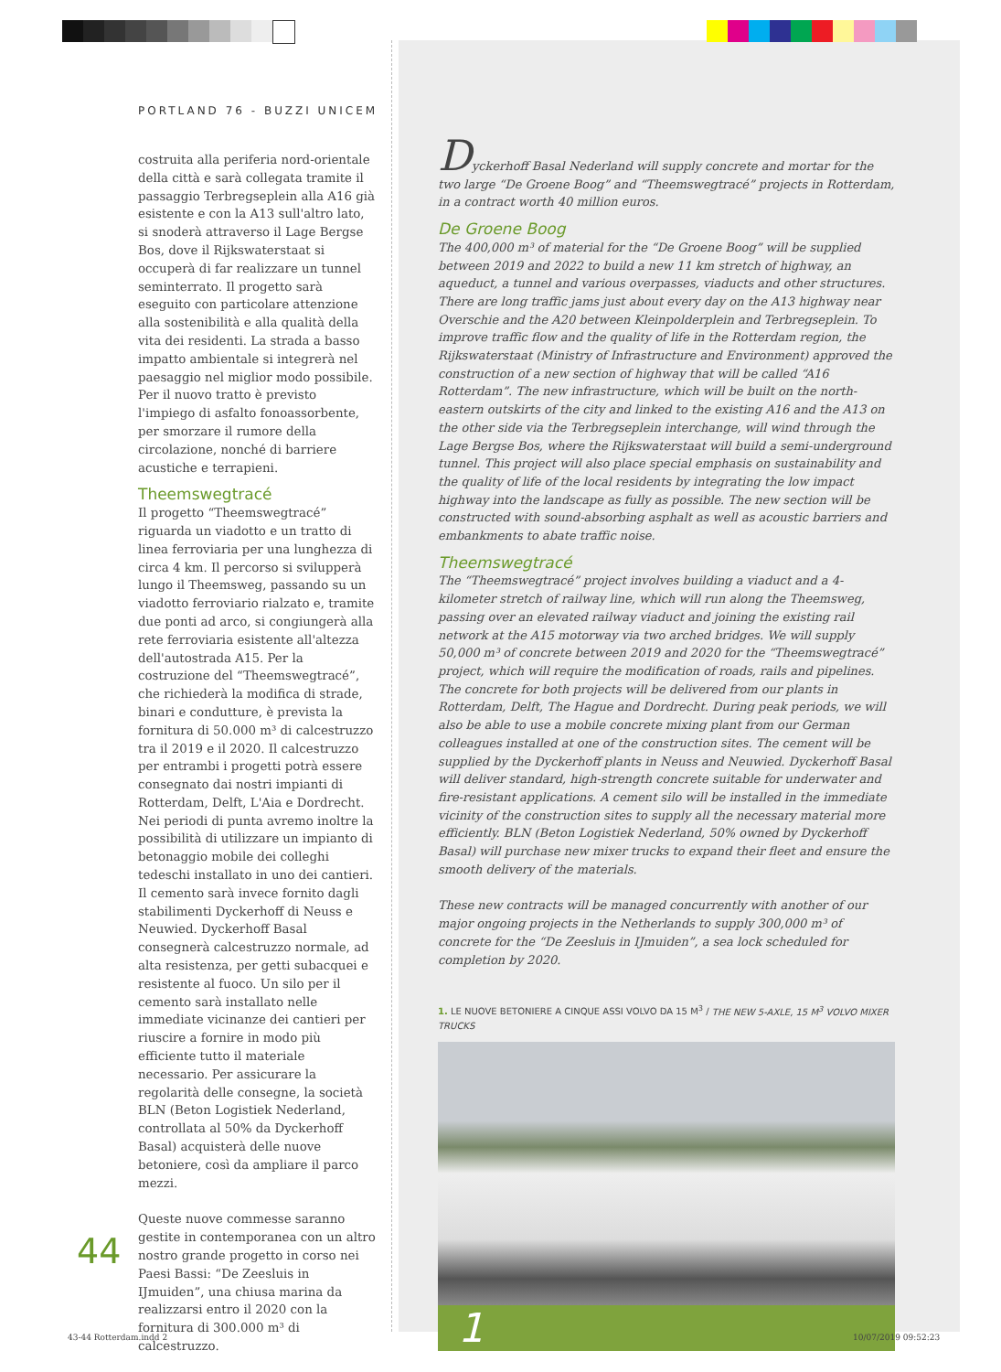PORTLAND 76 - BUZZI UNICEM
costruita alla periferia nord-orientale della città e sarà collegata tramite il passaggio Terbregseplein alla A16 già esistente e con la A13 sull'altro lato, si snoderà attraverso il Lage Bergse Bos, dove il Rijkswaterstaat si occuperà di far realizzare un tunnel seminterrato. Il progetto sarà eseguito con particolare attenzione alla sostenibilità e alla qualità della vita dei residenti. La strada a basso impatto ambientale si integrerà nel paesaggio nel miglior modo possibile. Per il nuovo tratto è previsto l'impiego di asfalto fonoassorbente, per smorzare il rumore della circolazione, nonché di barriere acustiche e terrapieni.
Theemswegtracé
Il progetto “Theemswegtracé” riguarda un viadotto e un tratto di linea ferroviaria per una lunghezza di circa 4 km. Il percorso si svilupperà lungo il Theemsweg, passando su un viadotto ferroviario rialzato e, tramite due ponti ad arco, si congiungerà alla rete ferroviaria esistente all'altezza dell'autostrada A15. Per la costruzione del “Theemswegtracé”, che richiederà la modifica di strade, binari e condutture, è prevista la fornitura di 50.000 m³ di calcestruzzo tra il 2019 e il 2020. Il calcestruzzo per entrambi i progetti potrà essere consegnato dai nostri impianti di Rotterdam, Delft, L'Aia e Dordrecht. Nei periodi di punta avremo inoltre la possibilità di utilizzare un impianto di betonaggio mobile dei colleghi tedeschi installato in uno dei cantieri. Il cemento sarà invece fornito dagli stabilimenti Dyckerhoff di Neuss e Neuwied. Dyckerhoff Basal consegnerà calcestruzzo normale, ad alta resistenza, per getti subacquei e resistente al fuoco. Un silo per il cemento sarà installato nelle immediate vicinanze dei cantieri per riuscire a fornire in modo più efficiente tutto il materiale necessario. Per assicurare la regolarità delle consegne, la società BLN (Beton Logistiek Nederland, controllata al 50% da Dyckerhoff Basal) acquisterà delle nuove betoniere, così da ampliare il parco mezzi.
Queste nuove commesse saranno gestite in contemporanea con un altro nostro grande progetto in corso nei Paesi Bassi: “De Zeesluis in IJmuiden”, una chiusa marina da realizzarsi entro il 2020 con la fornitura di 300.000 m³ di calcestruzzo.
44
Dyckerhoff Basal Nederland will supply concrete and mortar for the two large “De Groene Boog” and “Theemswegtracé” projects in Rotterdam, in a contract worth 40 million euros.
De Groene Boog
The 400,000 m³ of material for the “De Groene Boog” will be supplied between 2019 and 2022 to build a new 11 km stretch of highway, an aqueduct, a tunnel and various overpasses, viaducts and other structures. There are long traffic jams just about every day on the A13 highway near Overschie and the A20 between Kleinpolderplein and Terbregseplein. To improve traffic flow and the quality of life in the Rotterdam region, the Rijkswaterstaat (Ministry of Infrastructure and Environment) approved the construction of a new section of highway that will be called “A16 Rotterdam”. The new infrastructure, which will be built on the north-eastern outskirts of the city and linked to the existing A16 and the A13 on the other side via the Terbregseplein interchange, will wind through the Lage Bergse Bos, where the Rijkswaterstaat will build a semi-underground tunnel. This project will also place special emphasis on sustainability and the quality of life of the local residents by integrating the low impact highway into the landscape as fully as possible. The new section will be constructed with sound-absorbing asphalt as well as acoustic barriers and embankments to abate traffic noise.
Theemswegtracé
The “Theemswegtracé” project involves building a viaduct and a 4-kilometer stretch of railway line, which will run along the Theemsweg, passing over an elevated railway viaduct and joining the existing rail network at the A15 motorway via two arched bridges. We will supply 50,000 m³ of concrete between 2019 and 2020 for the “Theemswegtracé” project, which will require the modification of roads, rails and pipelines. The concrete for both projects will be delivered from our plants in Rotterdam, Delft, The Hague and Dordrecht. During peak periods, we will also be able to use a mobile concrete mixing plant from our German colleagues installed at one of the construction sites. The cement will be supplied by the Dyckerhoff plants in Neuss and Neuwied. Dyckerhoff Basal will deliver standard, high-strength concrete suitable for underwater and fire-resistant applications. A cement silo will be installed in the immediate vicinity of the construction sites to supply all the necessary material more efficiently. BLN (Beton Logistiek Nederland, 50% owned by Dyckerhoff Basal) will purchase new mixer trucks to expand their fleet and ensure the smooth delivery of the materials.
These new contracts will be managed concurrently with another of our major ongoing projects in the Netherlands to supply 300,000 m³ of concrete for the “De Zeesluis in IJmuiden”, a sea lock scheduled for completion by 2020.
1. LE NUOVE BETONIERE A CINQUE ASSI VOLVO DA 15 M<sup>3</sup> / THE NEW 5-AXLE, 15 M<sup>3</sup> VOLVO MIXER TRUCKS
1
43-44 Rotterdam.indd 2 10/07/2019 09:52:23